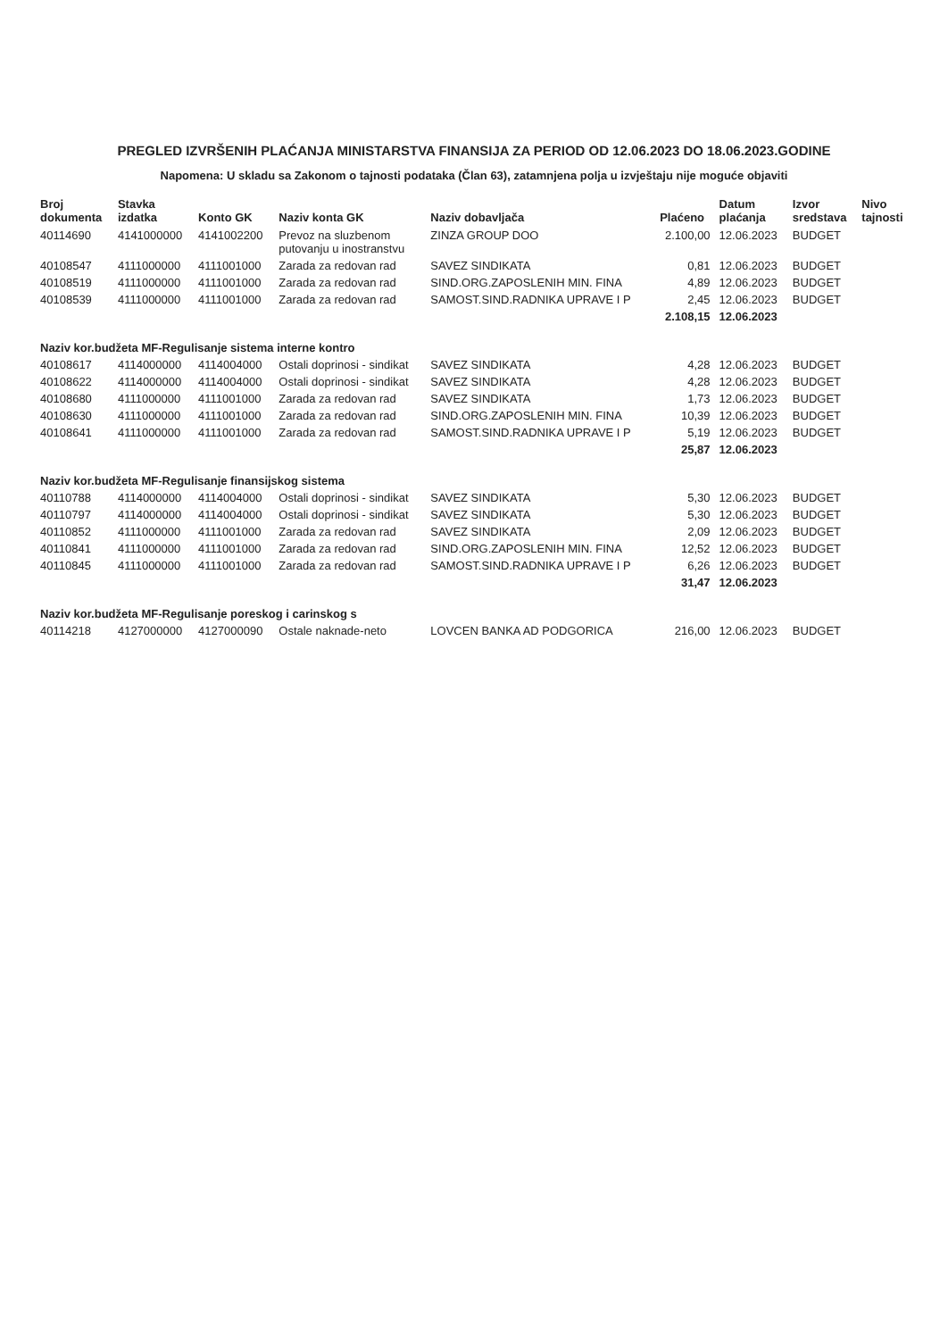PREGLED IZVRŠENIH PLAĆANJA MINISTARSTVA FINANSIJA ZA PERIOD OD 12.06.2023 DO 18.06.2023.GODINE
Napomena: U skladu sa Zakonom o tajnosti podataka (Član 63), zatamnjena polja u izvještaju nije moguće objaviti
| Broj dokumenta | Stavka izdatka | Konto GK | Naziv konta GK | Naziv dobavljača | Plaćeno | Datum plaćanja | Izvor sredstava | Nivo tajnosti |
| --- | --- | --- | --- | --- | --- | --- | --- | --- |
| 40114690 | 4141000000 | 4141002200 | Prevoz na sluzbenom putovanju u inostranstvu | ZINZA GROUP DOO | 2.100,00 | 12.06.2023 | BUDGET | |
| 40108547 | 4111000000 | 4111001000 | Zarada za redovan rad | SAVEZ SINDIKATA | 0,81 | 12.06.2023 | BUDGET | |
| 40108519 | 4111000000 | 4111001000 | Zarada za redovan rad | SIND.ORG.ZAPOSLENIH MIN. FINA | 4,89 | 12.06.2023 | BUDGET | |
| 40108539 | 4111000000 | 4111001000 | Zarada za redovan rad | SAMOST.SIND.RADNIKA UPRAVE I P | 2,45 | 12.06.2023 | BUDGET | |
| | | | | | 2.108,15 | 12.06.2023 | | |
| Naziv kor.budžeta MF-Regulisanje sistema interne kontro | | | | | | | | |
| 40108617 | 4114000000 | 4114004000 | Ostali doprinosi - sindikat | SAVEZ SINDIKATA | 4,28 | 12.06.2023 | BUDGET | |
| 40108622 | 4114000000 | 4114004000 | Ostali doprinosi - sindikat | SAVEZ SINDIKATA | 4,28 | 12.06.2023 | BUDGET | |
| 40108680 | 4111000000 | 4111001000 | Zarada za redovan rad | SAVEZ SINDIKATA | 1,73 | 12.06.2023 | BUDGET | |
| 40108630 | 4111000000 | 4111001000 | Zarada za redovan rad | SIND.ORG.ZAPOSLENIH MIN. FINA | 10,39 | 12.06.2023 | BUDGET | |
| 40108641 | 4111000000 | 4111001000 | Zarada za redovan rad | SAMOST.SIND.RADNIKA UPRAVE I P | 5,19 | 12.06.2023 | BUDGET | |
| | | | | | 25,87 | 12.06.2023 | | |
| Naziv kor.budžeta MF-Regulisanje finansijskog sistema | | | | | | | | |
| 40110788 | 4114000000 | 4114004000 | Ostali doprinosi - sindikat | SAVEZ SINDIKATA | 5,30 | 12.06.2023 | BUDGET | |
| 40110797 | 4114000000 | 4114004000 | Ostali doprinosi - sindikat | SAVEZ SINDIKATA | 5,30 | 12.06.2023 | BUDGET | |
| 40110852 | 4111000000 | 4111001000 | Zarada za redovan rad | SAVEZ SINDIKATA | 2,09 | 12.06.2023 | BUDGET | |
| 40110841 | 4111000000 | 4111001000 | Zarada za redovan rad | SIND.ORG.ZAPOSLENIH MIN. FINA | 12,52 | 12.06.2023 | BUDGET | |
| 40110845 | 4111000000 | 4111001000 | Zarada za redovan rad | SAMOST.SIND.RADNIKA UPRAVE I P | 6,26 | 12.06.2023 | BUDGET | |
| | | | | | 31,47 | 12.06.2023 | | |
| Naziv kor.budžeta MF-Regulisanje poreskog i carinskog s | | | | | | | | |
| 40114218 | 4127000000 | 4127000090 | Ostale naknade-neto | LOVCEN BANKA AD PODGORICA | 216,00 | 12.06.2023 | BUDGET | |